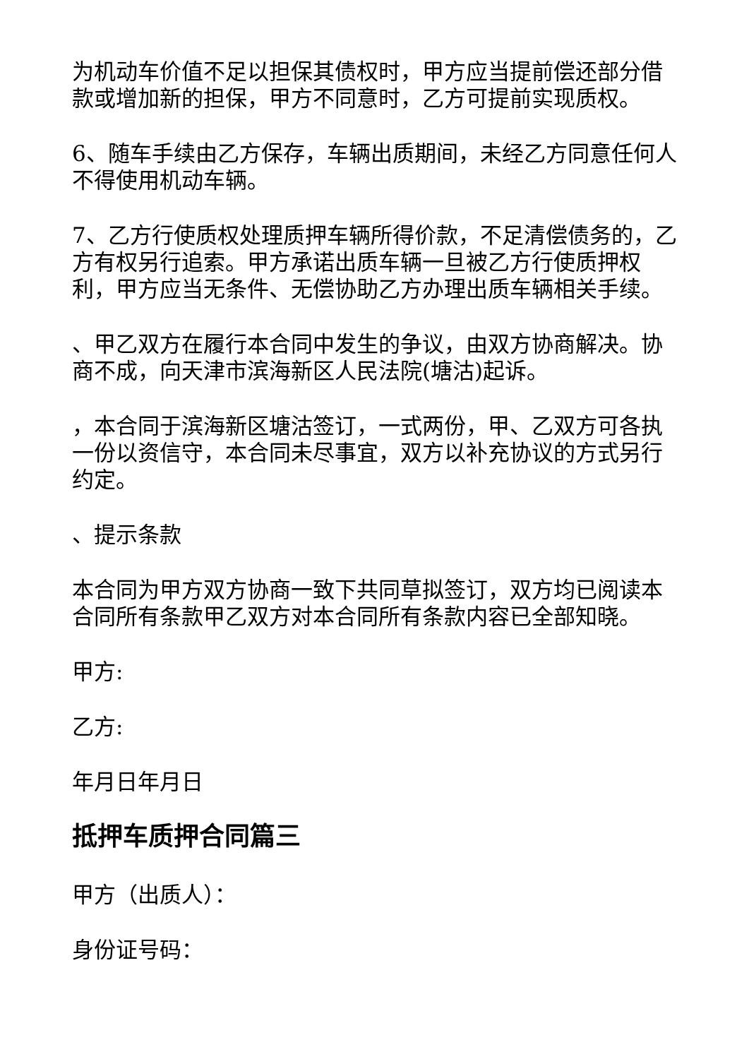为机动车价值不足以担保其债权时，甲方应当提前偿还部分借款或增加新的担保，甲方不同意时，乙方可提前实现质权。
6、随车手续由乙方保存，车辆出质期间，未经乙方同意任何人不得使用机动车辆。
7、乙方行使质权处理质押车辆所得价款，不足清偿债务的，乙方有权另行追索。甲方承诺出质车辆一旦被乙方行使质押权利，甲方应当无条件、无偿协助乙方办理出质车辆相关手续。
、甲乙双方在履行本合同中发生的争议，由双方协商解决。协商不成，向天津市滨海新区人民法院(塘沽)起诉。
，本合同于滨海新区塘沽签订，一式两份，甲、乙双方可各执一份以资信守，本合同未尽事宜，双方以补充协议的方式另行约定。
、提示条款
本合同为甲方双方协商一致下共同草拟签订，双方均已阅读本合同所有条款甲乙双方对本合同所有条款内容已全部知晓。
甲方:
乙方:
年月日年月日
抵押车质押合同篇三
甲方（出质人）：
身份证号码：